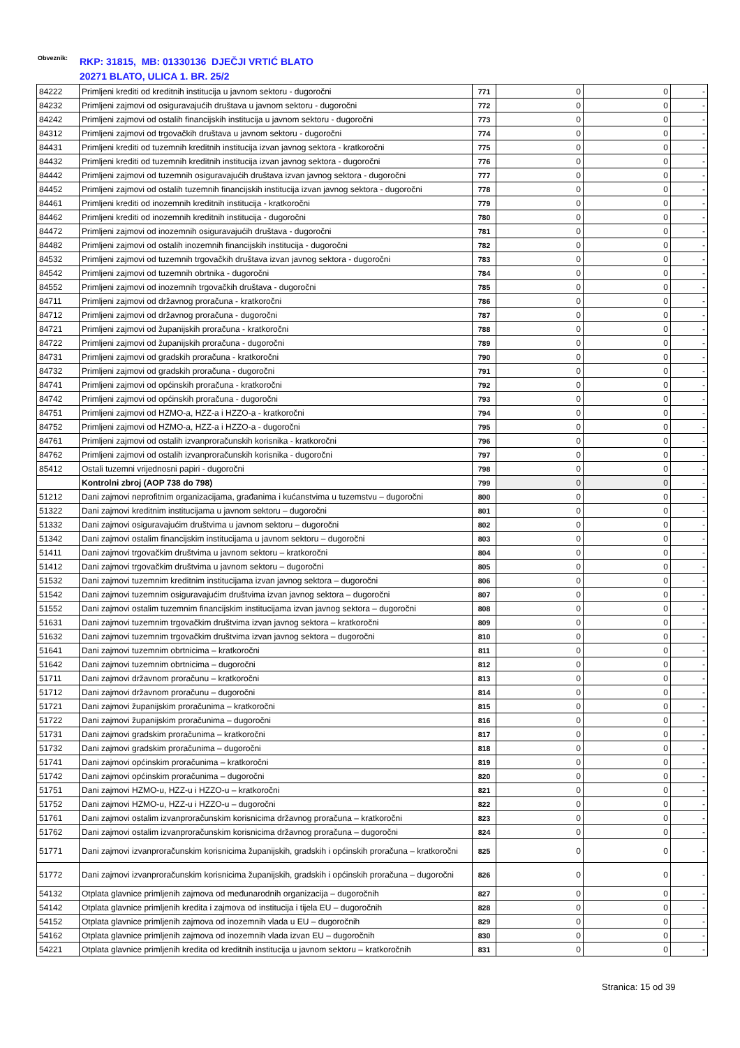Obveznik: RKP: 31815, MB: 01330136 DJEČJI VRTIĆ BLATO
20271 BLATO, ULICA 1. BR. 25/2
| 84222 | Primljeni krediti od kreditnih institucija u javnom sektoru - dugoročni | 771 | 0 | 0 | - |
| 84232 | Primljeni zajmovi od osiguravajućih društava u javnom sektoru - dugoročni | 772 | 0 | 0 | - |
| 84242 | Primljeni zajmovi od ostalih financijskih institucija u javnom sektoru - dugoročni | 773 | 0 | 0 | - |
| 84312 | Primljeni zajmovi od trgovačkih društava u javnom sektoru - dugoročni | 774 | 0 | 0 | - |
| 84431 | Primljeni krediti od tuzemnih kreditnih institucija izvan javnog sektora - kratkoročni | 775 | 0 | 0 | - |
| 84432 | Primljeni krediti od tuzemnih kreditnih institucija izvan javnog sektora - dugoročni | 776 | 0 | 0 | - |
| 84442 | Primljeni zajmovi od tuzemnih osiguravajućih društava izvan javnog sektora - dugoročni | 777 | 0 | 0 | - |
| 84452 | Primljeni zajmovi od ostalih tuzemnih financijskih institucija izvan javnog sektora - dugoročni | 778 | 0 | 0 | - |
| 84461 | Primljeni krediti od inozemnih kreditnih institucija - kratkoročni | 779 | 0 | 0 | - |
| 84462 | Primljeni krediti od inozemnih kreditnih institucija - dugoročni | 780 | 0 | 0 | - |
| 84472 | Primljeni zajmovi od inozemnih osiguravajućih društava - dugoročni | 781 | 0 | 0 | - |
| 84482 | Primljeni zajmovi od ostalih inozemnih financijskih institucija - dugoročni | 782 | 0 | 0 | - |
| 84532 | Primljeni zajmovi od tuzemnih trgovačkih društava izvan javnog sektora - dugoročni | 783 | 0 | 0 | - |
| 84542 | Primljeni zajmovi od tuzemnih obrtnika - dugoročni | 784 | 0 | 0 | - |
| 84552 | Primljeni zajmovi od inozemnih trgovačkih društava - dugoročni | 785 | 0 | 0 | - |
| 84711 | Primljeni zajmovi od državnog proračuna - kratkoročni | 786 | 0 | 0 | - |
| 84712 | Primljeni zajmovi od državnog proračuna - dugoročni | 787 | 0 | 0 | - |
| 84721 | Primljeni zajmovi od županijskih proračuna - kratkoročni | 788 | 0 | 0 | - |
| 84722 | Primljeni zajmovi od županijskih proračuna - dugoročni | 789 | 0 | 0 | - |
| 84731 | Primljeni zajmovi od gradskih proračuna - kratkoročni | 790 | 0 | 0 | - |
| 84732 | Primljeni zajmovi od gradskih proračuna - dugoročni | 791 | 0 | 0 | - |
| 84741 | Primljeni zajmovi od općinskih proračuna - kratkoročni | 792 | 0 | 0 | - |
| 84742 | Primljeni zajmovi od općinskih proračuna - dugoročni | 793 | 0 | 0 | - |
| 84751 | Primljeni zajmovi od HZMO-a, HZZ-a i HZZO-a - kratkoročni | 794 | 0 | 0 | - |
| 84752 | Primljeni zajmovi od HZMO-a, HZZ-a i HZZO-a - dugoročni | 795 | 0 | 0 | - |
| 84761 | Primljeni zajmovi od ostalih izvanproračunskih korisnika - kratkoročni | 796 | 0 | 0 | - |
| 84762 | Primljeni zajmovi od ostalih izvanproračunskih korisnika - dugoročni | 797 | 0 | 0 | - |
| 85412 | Ostali tuzemni vrijednosni papiri - dugoročni | 798 | 0 | 0 | - |
| | Kontrolni zbroj (AOP 738 do 798) | 799 | 0 | 0 | - |
| 51212 | Dani zajmovi neprofitnim organizacijama, građanima i kućanstvima u tuzemstvu – dugoročni | 800 | 0 | 0 | - |
| 51322 | Dani zajmovi kreditnim institucijama u javnom sektoru – dugoročni | 801 | 0 | 0 | - |
| 51332 | Dani zajmovi osiguravajućim društvima u javnom sektoru – dugoročni | 802 | 0 | 0 | - |
| 51342 | Dani zajmovi ostalim financijskim institucijama u javnom sektoru – dugoročni | 803 | 0 | 0 | - |
| 51411 | Dani zajmovi trgovačkim društvima u javnom sektoru – kratkoročni | 804 | 0 | 0 | - |
| 51412 | Dani zajmovi trgovačkim društvima u javnom sektoru – dugoročni | 805 | 0 | 0 | - |
| 51532 | Dani zajmovi tuzemnim kreditnim institucijama izvan javnog sektora – dugoročni | 806 | 0 | 0 | - |
| 51542 | Dani zajmovi tuzemnim osiguravajućim društvima izvan javnog sektora – dugoročni | 807 | 0 | 0 | - |
| 51552 | Dani zajmovi ostalim tuzemnim financijskim institucijama izvan javnog sektora – dugoročni | 808 | 0 | 0 | - |
| 51631 | Dani zajmovi tuzemnim trgovačkim društvima izvan javnog sektora – kratkoročni | 809 | 0 | 0 | - |
| 51632 | Dani zajmovi tuzemnim trgovačkim društvima izvan javnog sektora – dugoročni | 810 | 0 | 0 | - |
| 51641 | Dani zajmovi tuzemnim obrtnicima – kratkoročni | 811 | 0 | 0 | - |
| 51642 | Dani zajmovi tuzemnim obrtnicima – dugoročni | 812 | 0 | 0 | - |
| 51711 | Dani zajmovi državnom proračunu – kratkoročni | 813 | 0 | 0 | - |
| 51712 | Dani zajmovi državnom proračunu – dugoročni | 814 | 0 | 0 | - |
| 51721 | Dani zajmovi županijskim proračunima – kratkoročni | 815 | 0 | 0 | - |
| 51722 | Dani zajmovi županijskim proračunima – dugoročni | 816 | 0 | 0 | - |
| 51731 | Dani zajmovi gradskim proračunima – kratkoročni | 817 | 0 | 0 | - |
| 51732 | Dani zajmovi gradskim proračunima – dugoročni | 818 | 0 | 0 | - |
| 51741 | Dani zajmovi općinskim proračunima – kratkoročni | 819 | 0 | 0 | - |
| 51742 | Dani zajmovi općinskim proračunima – dugoročni | 820 | 0 | 0 | - |
| 51751 | Dani zajmovi HZMO-u, HZZ-u i HZZO-u – kratkoročni | 821 | 0 | 0 | - |
| 51752 | Dani zajmovi HZMO-u, HZZ-u i HZZO-u – dugoročni | 822 | 0 | 0 | - |
| 51761 | Dani zajmovi ostalim izvanproračunskim korisnicima državnog proračuna – kratkoročni | 823 | 0 | 0 | - |
| 51762 | Dani zajmovi ostalim izvanproračunskim korisnicima državnog proračuna – dugoročni | 824 | 0 | 0 | - |
| 51771 | Dani zajmovi izvanproračunskim korisnicima županijskih, gradskih i općinskih proračuna – kratkoročni | 825 | 0 | 0 | - |
| 51772 | Dani zajmovi izvanproračunskim korisnicima županijskih, gradskih i općinskih proračuna – dugoročni | 826 | 0 | 0 | - |
| 54132 | Otplata glavnice primljenih zajmova od međunarodnih organizacija – dugoročnih | 827 | 0 | 0 | - |
| 54142 | Otplata glavnice primljenih kredita i zajmova od institucija i tijela EU – dugoročnih | 828 | 0 | 0 | - |
| 54152 | Otplata glavnice primljenih zajmova od inozemnih vlada u EU – dugoročnih | 829 | 0 | 0 | - |
| 54162 | Otplata glavnice primljenih zajmova od inozemnih vlada izvan EU – dugoročnih | 830 | 0 | 0 | - |
| 54221 | Otplata glavnice primljenih kredita od kreditnih institucija u javnom sektoru – kratkoročnih | 831 | 0 | 0 | - |
Stranica: 15 od 39